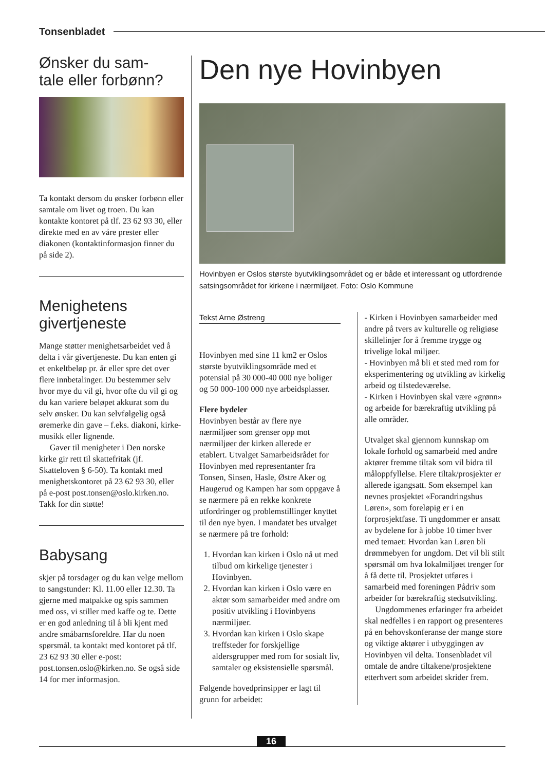Tonsenbladet
Ønsker du sam-
tale eller forbønn?
Ta kontakt dersom du ønsker forbønn eller samtale om livet og troen. Du kan kontakte kontoret på tlf. 23 62 93 30, eller direkte med en av våre prester eller diakonen (kontaktinformasjon finner du på side 2).
Menighetens givertjeneste
Mange støtter menighetsarbeidet ved å delta i vår givertjeneste. Du kan enten gi et enkeltbeløp pr. år eller spre det over flere innbetalinger. Du bestemmer selv hvor mye du vil gi, hvor ofte du vil gi og du kan variere beløpet akkurat som du selv ønsker. Du kan selvfølgelig også øremerke din gave – f.eks. diakoni, kirke-musikk eller lignende.
Gaver til menigheter i Den norske kirke gir rett til skattefritak (jf. Skatteloven § 6-50). Ta kontakt med menighetskontoret på 23 62 93 30, eller på e-post post.tonsen@oslo.kirken.no. Takk for din støtte!
Babysang
skjer på torsdager og du kan velge mellom to sangstunder: Kl. 11.00 eller 12.30. Ta gjerne med matpakke og spis sammen med oss, vi stiller med kaffe og te. Dette er en god anledning til å bli kjent med andre småbarnsforeldre. Har du noen spørsmål. ta kontakt med kontoret på tlf. 23 62 93 30 eller e-post: post.tonsen.oslo@kirken.no. Se også side 14 for mer informasjon.
Den nye Hovinbyen
Hovinbyen er Oslos største byutviklingsområdet og er både et interessant og utfordrende satsingsområdet for kirkene i nærmiljøet. Foto: Oslo Kommune
Tekst Arne Østreng
Hovinbyen med sine 11 km2 er Oslos største byutviklingsområde med et potensial på 30 000-40 000 nye boliger og 50 000-100 000 nye arbeidsplasser.
Flere bydeler
Hovinbyen består av flere nye nærmiljøer som grenser opp mot nærmiljøer der kirken allerede er etablert. Utvalget Samarbeidsrådet for Hovinbyen med representanter fra Tonsen, Sinsen, Hasle, Østre Aker og Haugerud og Kampen har som oppgave å se nærmere på en rekke konkrete utfordringer og problemstillinger knyttet til den nye byen. I mandatet bes utvalget se nærmere på tre forhold:
1. Hvordan kan kirken i Oslo nå ut med tilbud om kirkelige tjenester i Hovinbyen.
2. Hvordan kan kirken i Oslo være en aktør som samarbeider med andre om positiv utvikling i Hovinbyens nærmiljøer.
3. Hvordan kan kirken i Oslo skape treffsteder for forskjellige aldersgrupper med rom for sosialt liv, samtaler og eksistensielle spørsmål.
Følgende hovedprinsipper er lagt til grunn for arbeidet:
- Kirken i Hovinbyen samarbeider med andre på tvers av kulturelle og religiøse skillelinjer for å fremme trygge og trivelige lokal miljøer.
- Hovinbyen må bli et sted med rom for eksperimentering og utvikling av kirkelig arbeid og tilstedeværelse.
- Kirken i Hovinbyen skal være «grønn» og arbeide for bærekraftig utvikling på alle områder.
Utvalget skal gjennom kunnskap om lokale forhold og samarbeid med andre aktører fremme tiltak som vil bidra til måloppfyllelse. Flere tiltak/prosjekter er allerede igangsatt. Som eksempel kan nevnes prosjektet «Forandringshus Løren», som foreløpig er i en forprosjektfase. Ti ungdommer er ansatt av bydelene for å jobbe 10 timer hver med temaet: Hvordan kan Løren bli drømmebyen for ungdom. Det vil bli stilt spørsmål om hva lokalmiljøet trenger for å få dette til. Prosjektet utføres i samarbeid med foreningen Pådriv som arbeider for bærekraftig stedsutvikling.
Ungdommenes erfaringer fra arbeidet skal nedfelles i en rapport og presenteres på en behovskonferanse der mange store og viktige aktører i utbyggingen av Hovinbyen vil delta. Tonsenbladet vil omtale de andre tiltakene/prosjektene etterhvert som arbeidet skrider frem.
16